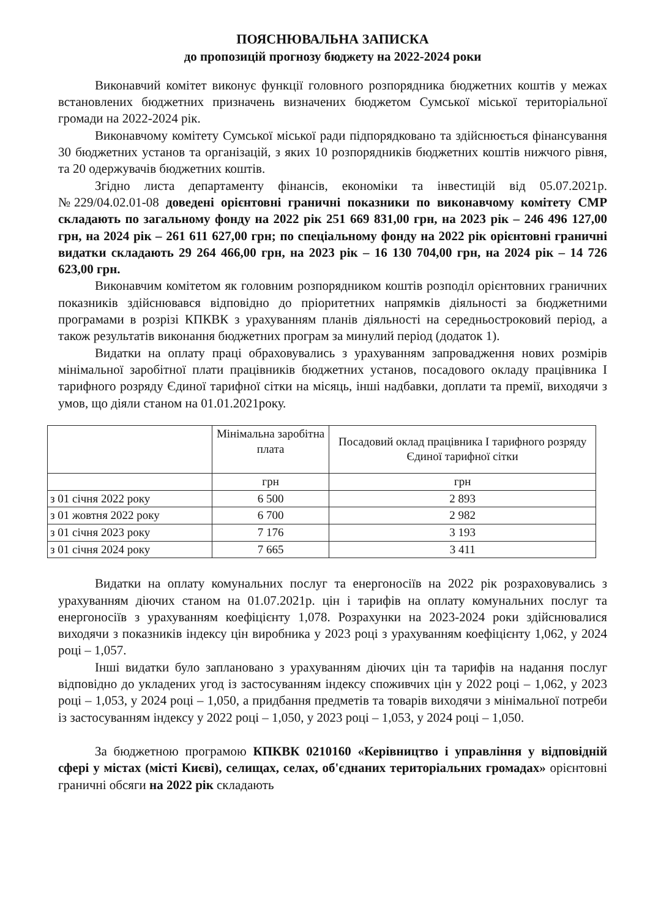ПОЯСНЮВАЛЬНА ЗАПИСКА
до пропозицій прогнозу бюджету на 2022-2024 роки
Виконавчий комітет виконує функції головного розпорядника бюджетних коштів у межах встановлених бюджетних призначень визначених бюджетом Сумської міської територіальної громади на 2022-2024 рік.
Виконавчому комітету Сумської міської ради підпорядковано та здійснюється фінансування 30 бюджетних установ та організацій, з яких 10 розпорядників бюджетних коштів нижчого рівня, та 20 одержувачів бюджетних коштів.
Згідно листа департаменту фінансів, економіки та інвестицій від 05.07.2021р. №229/04.02.01-08 доведені орієнтовні граничні показники по виконавчому комітету СМР складають по загальному фонду на 2022 рік 251 669 831,00 грн, на 2023 рік – 246 496 127,00 грн, на 2024 рік – 261 611 627,00 грн; по спеціальному фонду на 2022 рік орієнтовні граничні видатки складають 29 264 466,00 грн, на 2023 рік – 16 130 704,00 грн, на 2024 рік – 14 726 623,00 грн.
Виконавчим комітетом як головним розпорядником коштів розподіл орієнтовних граничних показників здійснювався відповідно до пріоритетних напрямків діяльності за бюджетними програмами в розрізі КПКВК з урахуванням планів діяльності на середньостроковий період, а також результатів виконання бюджетних програм за минулий період (додаток 1).
Видатки на оплату праці обраховувались з урахуванням запровадження нових розмірів мінімальної заробітної плати працівників бюджетних установ, посадового окладу працівника І тарифного розряду Єдиної тарифної сітки на місяць, інші надбавки, доплати та премії, виходячи з умов, що діяли станом на 01.01.2021року.
| | Мінімальна заробітна плата | Посадовий оклад працівника І тарифного розряду Єдиної тарифної сітки |
| --- | --- | --- |
| | грн | грн |
| з 01 січня 2022 року | 6 500 | 2 893 |
| з 01 жовтня 2022 року | 6 700 | 2 982 |
| з 01 січня 2023 року | 7 176 | 3 193 |
| з 01 січня 2024 року | 7 665 | 3 411 |
Видатки на оплату комунальних послуг та енергоносіїв на 2022 рік розраховувались з урахуванням діючих станом на 01.07.2021р. цін і тарифів на оплату комунальних послуг та енергоносіїв з урахуванням коефіцієнту 1,078. Розрахунки на 2023-2024 роки здійснювалися виходячи з показників індексу цін виробника у 2023 році з урахуванням коефіцієнту 1,062, у 2024 році – 1,057.
Інші видатки було заплановано з урахуванням діючих цін та тарифів на надання послуг відповідно до укладених угод із застосуванням індексу споживчих цін у 2022 році – 1,062, у 2023 році – 1,053, у 2024 році – 1,050, а придбання предметів та товарів виходячи з мінімальної потреби із застосуванням індексу у 2022 році – 1,050, у 2023 році – 1,053, у 2024 році – 1,050.
За бюджетною програмою КПКВК 0210160 «Керівництво і управління у відповідній сфері у містах (місті Києві), селищах, селах, об'єднаних територіальних громадах» орієнтовні граничні обсяги на 2022 рік складають